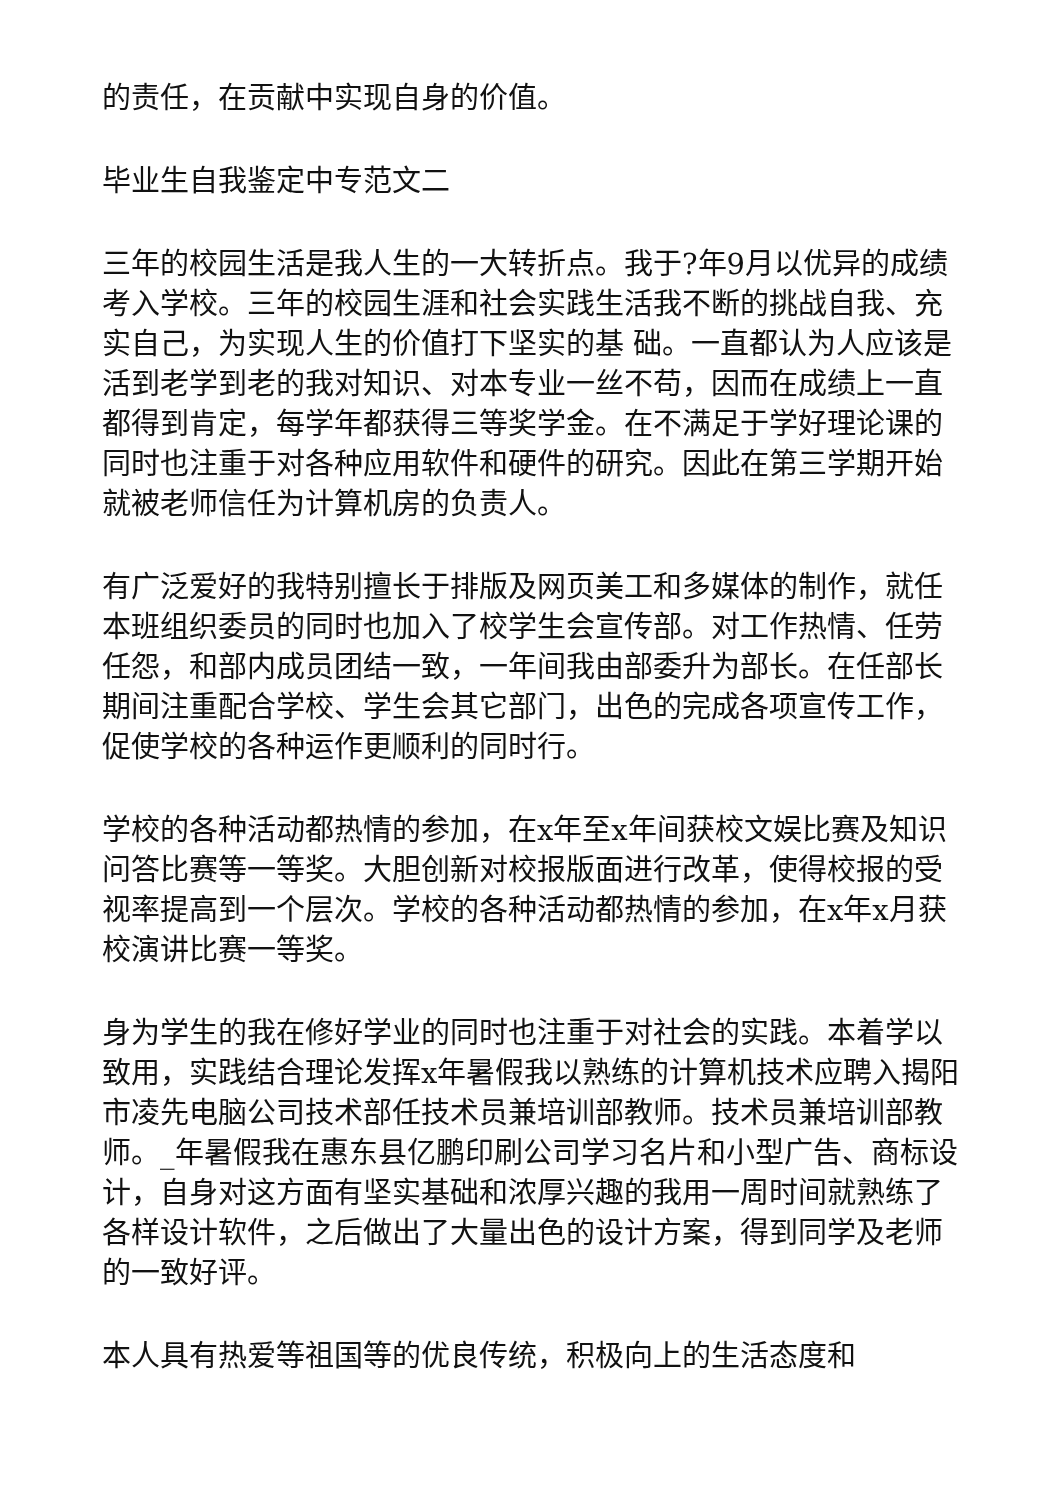的责任，在贡献中实现自身的价值。
毕业生自我鉴定中专范文二
三年的校园生活是我人生的一大转折点。我于?年9月以优异的成绩考入学校。三年的校园生涯和社会实践生活我不断的挑战自我、充实自己，为实现人生的价值打下坚实的基 础。一直都认为人应该是活到老学到老的我对知识、对本专业一丝不苟，因而在成绩上一直都得到肯定，每学年都获得三等奖学金。在不满足于学好理论课的同时也注重于对各种应用软件和硬件的研究。因此在第三学期开始就被老师信任为计算机房的负责人。
有广泛爱好的我特别擅长于排版及网页美工和多媒体的制作，就任本班组织委员的同时也加入了校学生会宣传部。对工作热情、任劳任怨，和部内成员团结一致，一年间我由部委升为部长。在任部长期间注重配合学校、学生会其它部门，出色的完成各项宣传工作，促使学校的各种运作更顺利的同时行。
学校的各种活动都热情的参加，在x年至x年间获校文娱比赛及知识问答比赛等一等奖。大胆创新对校报版面进行改革，使得校报的受视率提高到一个层次。学校的各种活动都热情的参加，在x年x月获校演讲比赛一等奖。
身为学生的我在修好学业的同时也注重于对社会的实践。本着学以致用，实践结合理论发挥x年暑假我以熟练的计算机技术应聘入揭阳市凌先电脑公司技术部任技术员兼培训部教师。技术员兼培训部教师。_年暑假我在惠东县亿鹏印刷公司学习名片和小型广告、商标设计，自身对这方面有坚实基础和浓厚兴趣的我用一周时间就熟练了各样设计软件，之后做出了大量出色的设计方案，得到同学及老师的一致好评。
本人具有热爱等祖国等的优良传统，积极向上的生活态度和